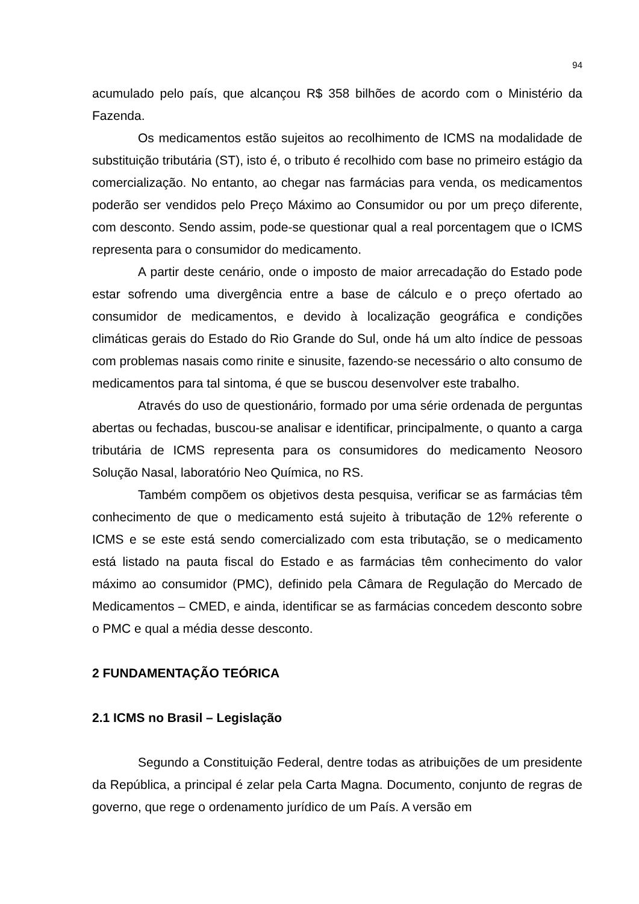94
acumulado pelo país, que alcançou R$ 358 bilhões de acordo com o Ministério da Fazenda.
Os medicamentos estão sujeitos ao recolhimento de ICMS na modalidade de substituição tributária (ST), isto é, o tributo é recolhido com base no primeiro estágio da comercialização. No entanto, ao chegar nas farmácias para venda, os medicamentos poderão ser vendidos pelo Preço Máximo ao Consumidor ou por um preço diferente, com desconto. Sendo assim, pode-se questionar qual a real porcentagem que o ICMS representa para o consumidor do medicamento.
A partir deste cenário, onde o imposto de maior arrecadação do Estado pode estar sofrendo uma divergência entre a base de cálculo e o preço ofertado ao consumidor de medicamentos, e devido à localização geográfica e condições climáticas gerais do Estado do Rio Grande do Sul, onde há um alto índice de pessoas com problemas nasais como rinite e sinusite, fazendo-se necessário o alto consumo de medicamentos para tal sintoma, é que se buscou desenvolver este trabalho.
Através do uso de questionário, formado por uma série ordenada de perguntas abertas ou fechadas, buscou-se analisar e identificar, principalmente, o quanto a carga tributária de ICMS representa para os consumidores do medicamento Neosoro Solução Nasal, laboratório Neo Química, no RS.
Também compõem os objetivos desta pesquisa, verificar se as farmácias têm conhecimento de que o medicamento está sujeito à tributação de 12% referente o ICMS e se este está sendo comercializado com esta tributação, se o medicamento está listado na pauta fiscal do Estado e as farmácias têm conhecimento do valor máximo ao consumidor (PMC), definido pela Câmara de Regulação do Mercado de Medicamentos – CMED, e ainda, identificar se as farmácias concedem desconto sobre o PMC e qual a média desse desconto.
2 FUNDAMENTAÇÃO TEÓRICA
2.1 ICMS no Brasil – Legislação
Segundo a Constituição Federal, dentre todas as atribuições de um presidente da República, a principal é zelar pela Carta Magna. Documento, conjunto de regras de governo, que rege o ordenamento jurídico de um País. A versão em